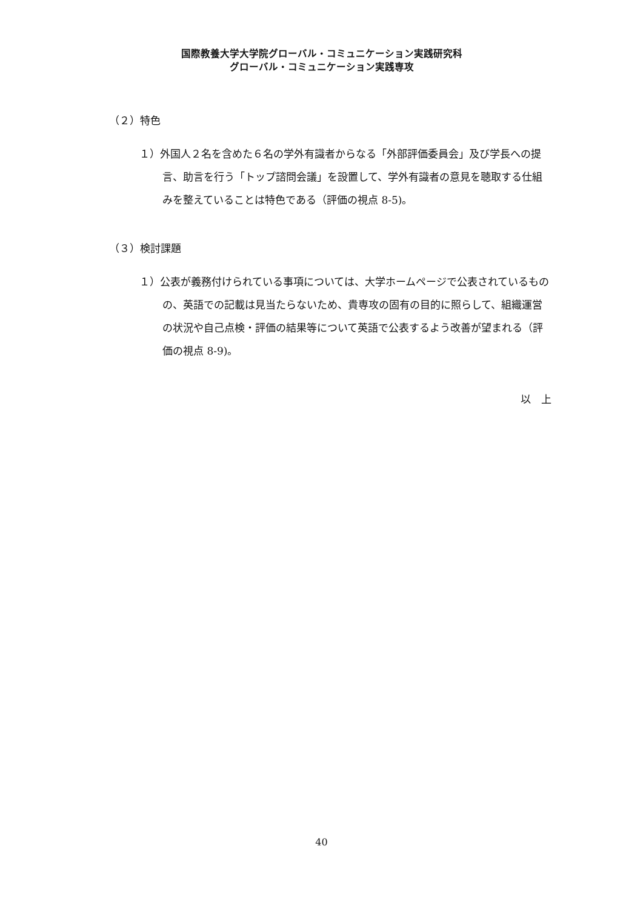国際教養大学大学院グローバル・コミュニケーション実践研究科
グローバル・コミュニケーション実践専攻
（２）特色
１）外国人２名を含めた６名の学外有識者からなる「外部評価委員会」及び学長への提言、助言を行う「トップ諮問会議」を設置して、学外有識者の意見を聴取する仕組みを整えていることは特色である（評価の視点 8-5)。
（３）検討課題
１）公表が義務付けられている事項については、大学ホームページで公表されているものの、英語での記載は見当たらないため、貴専攻の固有の目的に照らして、組織運営の状況や自己点検・評価の結果等について英語で公表するよう改善が望まれる（評価の視点 8-9)。
以　上
40